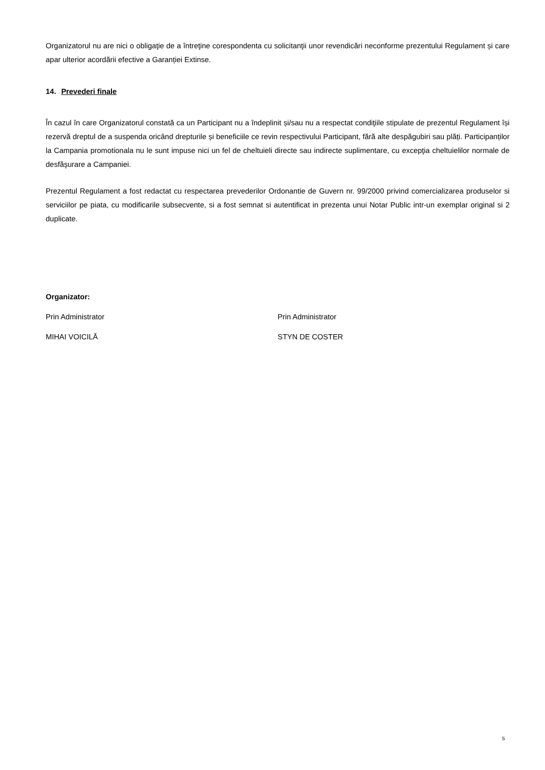Organizatorul nu are nici o obligaţie de a întreţine corespondenta cu solicitanţii unor revendicări neconforme prezentului Regulament și care apar ulterior acordării efective a Garanției Extinse.
14. Prevederi finale
În cazul în care Organizatorul constată ca un Participant nu a îndeplinit și/sau nu a respectat condiţiile stipulate de prezentul Regulament își rezervă dreptul de a suspenda oricând drepturile și beneficiile ce revin respectivului Participant, fără alte despăgubiri sau plăți. Participanților la Campania promotionala nu le sunt impuse nici un fel de cheltuieli directe sau indirecte suplimentare, cu excepţia cheltuielilor normale de desfăşurare a Campaniei.
Prezentul Regulament a fost redactat cu respectarea prevederilor Ordonantie de Guvern nr. 99/2000 privind comercializarea produselor si serviciilor pe piata, cu modificarile subsecvente, si a fost semnat si autentificat in prezenta unui Notar Public intr-un exemplar original si 2 duplicate.
Organizator:
Prin Administrator Prin Administrator
MIHAI VOICILĂ STYN DE COSTER
5